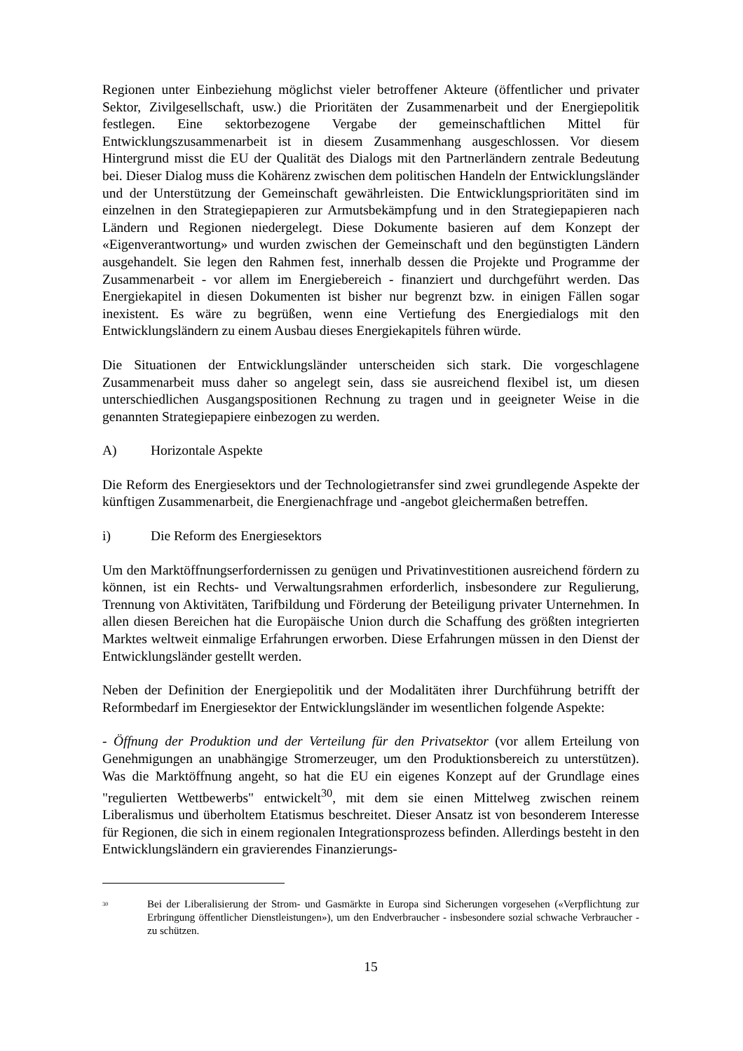Regionen unter Einbeziehung möglichst vieler betroffener Akteure (öffentlicher und privater Sektor, Zivilgesellschaft, usw.) die Prioritäten der Zusammenarbeit und der Energiepolitik festlegen. Eine sektorbezogene Vergabe der gemeinschaftlichen Mittel für Entwicklungszusammenarbeit ist in diesem Zusammenhang ausgeschlossen. Vor diesem Hintergrund misst die EU der Qualität des Dialogs mit den Partnerländern zentrale Bedeutung bei. Dieser Dialog muss die Kohärenz zwischen dem politischen Handeln der Entwicklungsländer und der Unterstützung der Gemeinschaft gewährleisten. Die Entwicklungsprioritäten sind im einzelnen in den Strategiepapieren zur Armutsbekämpfung und in den Strategiepapieren nach Ländern und Regionen niedergelegt. Diese Dokumente basieren auf dem Konzept der «Eigenverantwortung» und wurden zwischen der Gemeinschaft und den begünstigten Ländern ausgehandelt. Sie legen den Rahmen fest, innerhalb dessen die Projekte und Programme der Zusammenarbeit - vor allem im Energiebereich - finanziert und durchgeführt werden. Das Energiekapitel in diesen Dokumenten ist bisher nur begrenzt bzw. in einigen Fällen sogar inexistent. Es wäre zu begrüßen, wenn eine Vertiefung des Energiedialogs mit den Entwicklungsländern zu einem Ausbau dieses Energiekapitels führen würde.
Die Situationen der Entwicklungsländer unterscheiden sich stark. Die vorgeschlagene Zusammenarbeit muss daher so angelegt sein, dass sie ausreichend flexibel ist, um diesen unterschiedlichen Ausgangspositionen Rechnung zu tragen und in geeigneter Weise in die genannten Strategiepapiere einbezogen zu werden.
A) Horizontale Aspekte
Die Reform des Energiesektors und der Technologietransfer sind zwei grundlegende Aspekte der künftigen Zusammenarbeit, die Energienachfrage und -angebot gleichermaßen betreffen.
i) Die Reform des Energiesektors
Um den Marktöffnungserfordernissen zu genügen und Privatinvestitionen ausreichend fördern zu können, ist ein Rechts- und Verwaltungsrahmen erforderlich, insbesondere zur Regulierung, Trennung von Aktivitäten, Tarifbildung und Förderung der Beteiligung privater Unternehmen. In allen diesen Bereichen hat die Europäische Union durch die Schaffung des größten integrierten Marktes weltweit einmalige Erfahrungen erworben. Diese Erfahrungen müssen in den Dienst der Entwicklungsländer gestellt werden.
Neben der Definition der Energiepolitik und der Modalitäten ihrer Durchführung betrifft der Reformbedarf im Energiesektor der Entwicklungsländer im wesentlichen folgende Aspekte:
- Öffnung der Produktion und der Verteilung für den Privatsektor (vor allem Erteilung von Genehmigungen an unabhängige Stromerzeuger, um den Produktionsbereich zu unterstützen). Was die Marktöffnung angeht, so hat die EU ein eigenes Konzept auf der Grundlage eines "regulierten Wettbewerbs" entwickelt<sup>30</sup>, mit dem sie einen Mittelweg zwischen reinem Liberalismus und überholtem Etatismus beschreitet. Dieser Ansatz ist von besonderem Interesse für Regionen, die sich in einem regionalen Integrationsprozess befinden. Allerdings besteht in den Entwicklungsländern ein gravierendes Finanzierungs-
<sup>30</sup>
Bei der Liberalisierung der Strom- und Gasmärkte in Europa sind Sicherungen vorgesehen («Verpflichtung zur Erbringung öffentlicher Dienstleistungen»), um den Endverbraucher - insbesondere sozial schwache Verbraucher - zu schützen.
15